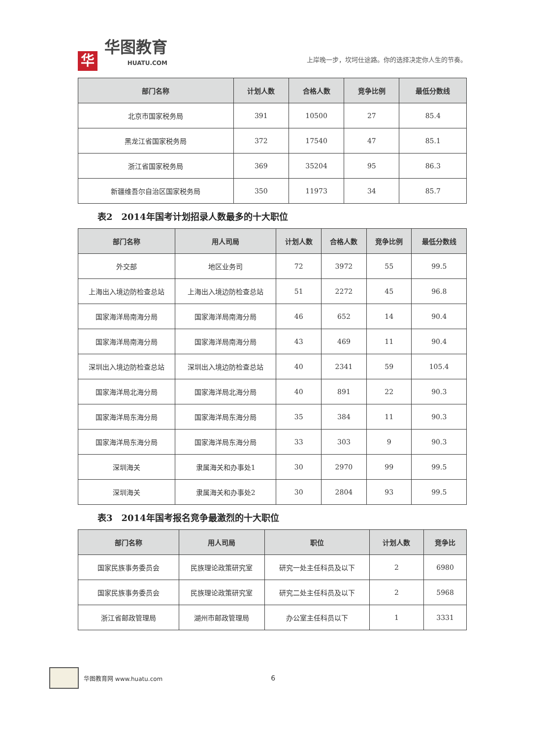华
华图教育
HUATU.COM
上岸晚一步，坎坷仕途路。你的选择决定你人生的节奏。
| 部门名称 | 计划人数 | 合格人数 | 竞争比例 | 最低分数线 |
| --- | --- | --- | --- | --- |
| 北京市国家税务局 | 391 | 10500 | 27 | 85.4 |
| 黑龙江省国家税务局 | 372 | 17540 | 47 | 85.1 |
| 浙江省国家税务局 | 369 | 35204 | 95 | 86.3 |
| 新疆维吾尔自治区国家税务局 | 350 | 11973 | 34 | 85.7 |
表2　2014年国考计划招录人数最多的十大职位
| 部门名称 | 用人司局 | 计划人数 | 合格人数 | 竞争比例 | 最低分数线 |
| --- | --- | --- | --- | --- | --- |
| 外交部 | 地区业务司 | 72 | 3972 | 55 | 99.5 |
| 上海出入境边防检查总站 | 上海出入境边防检查总站 | 51 | 2272 | 45 | 96.8 |
| 国家海洋局南海分局 | 国家海洋局南海分局 | 46 | 652 | 14 | 90.4 |
| 国家海洋局南海分局 | 国家海洋局南海分局 | 43 | 469 | 11 | 90.4 |
| 深圳出入境边防检查总站 | 深圳出入境边防检查总站 | 40 | 2341 | 59 | 105.4 |
| 国家海洋局北海分局 | 国家海洋局北海分局 | 40 | 891 | 22 | 90.3 |
| 国家海洋局东海分局 | 国家海洋局东海分局 | 35 | 384 | 11 | 90.3 |
| 国家海洋局东海分局 | 国家海洋局东海分局 | 33 | 303 | 9 | 90.3 |
| 深圳海关 | 隶属海关和办事处1 | 30 | 2970 | 99 | 99.5 |
| 深圳海关 | 隶属海关和办事处2 | 30 | 2804 | 93 | 99.5 |
表3　2014年国考报名竞争最激烈的十大职位
| 部门名称 | 用人司局 | 职位 | 计划人数 | 竞争比 |
| --- | --- | --- | --- | --- |
| 国家民族事务委员会 | 民族理论政策研究室 | 研究一处主任科员及以下 | 2 | 6980 |
| 国家民族事务委员会 | 民族理论政策研究室 | 研究二处主任科员及以下 | 2 | 5968 |
| 浙江省邮政管理局 | 湖州市邮政管理局 | 办公室主任科员以下 | 1 | 3331 |
华图教育网 www.huatu.com 6